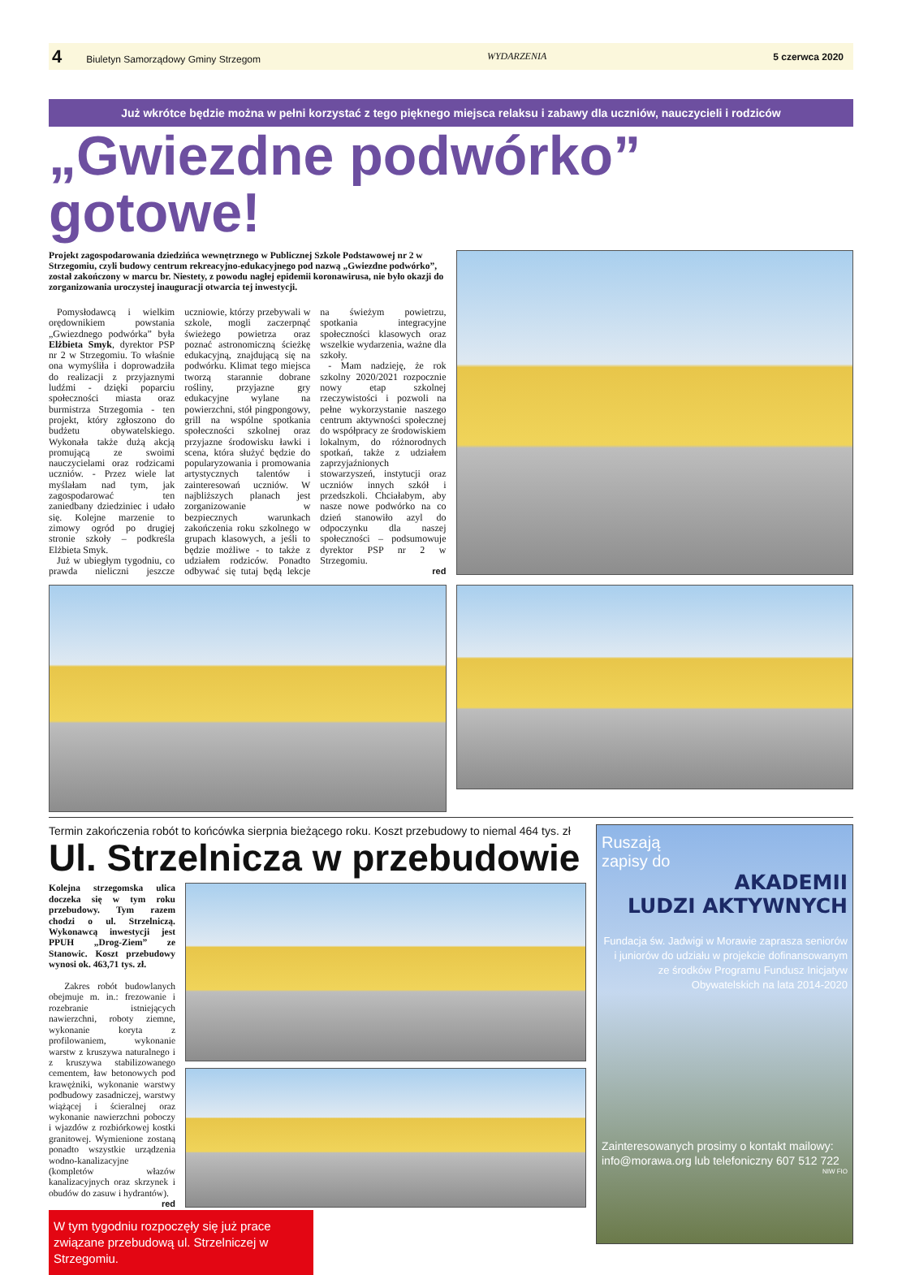4 Biuletyn Samorządowy Gminy Strzegom WYDARZENIA 5 czerwca 2020
Już wkrótce będzie można w pełni korzystać z tego pięknego miejsca relaksu i zabawy dla uczniów, nauczycieli i rodziców
„Gwiezdne podwórko” gotowe!
Projekt zagospodarowania dziedzińca wewnętrznego w Publicznej Szkole Podstawowej nr 2 w Strzegomiu, czyli budowy centrum rekreacyjno-edukacyjnego pod nazwą „Gwiezdne podwórko”, został zakończony w marcu br. Niestety, z powodu nagłej epidemii koronawirusa, nie było okazji do zorganizowania uroczystej inauguracji otwarcia tej inwestycji.
Pomysłodawcą i wielkim orędownikiem powstania „Gwiezdnego podwórka” była Elżbieta Smyk, dyrektor PSP nr 2 w Strzegomiu. To właśnie ona wymyśliła i doprowadziła do realizacji z przyjaznymi ludźmi - dzięki poparciu społeczności miasta oraz burmistrza Strzegomia - ten projekt, który zgłoszono do budżetu obywatelskiego. Wykonała także dużą akcją promującą ze swoimi nauczycielami oraz rodzicami uczniów. - Przez wiele lat myślałam nad tym, jak zagospodarować ten zaniedbany dziedziniec i udało się. Kolejne marzenie to zimowy ogród po drugiej stronie szkoły – podkreśla Elżbieta Smyk.
Już w ubiegłym tygodniu, co prawda nieliczni jeszcze uczniowie, którzy przebywali w szkole, mogli zaczerpnąć świeżego powietrza oraz poznać astronomiczną ścieżkę edukacyjną, znajdującą się na podwórku. Klimat tego miejsca tworzą starannie dobrane rośliny, przyjazne gry edukacyjne wylane na powierzchni, stół pingpongowy, grill na wspólne spotkania społeczności szkolnej oraz przyjazne środowisku ławki i scena, która służyć będzie do popularyzowania i promowania artystycznych talentów i zainteresowań uczniów. W najbliższych planach jest zorganizowanie w bezpiecznych warunkach zakończenia roku szkolnego w grupach klasowych, a jeśli to będzie możliwe - to także z udziałem rodziców. Ponadto odbywać się tutaj będą lekcje na świeżym powietrzu, spotkania integracyjne społeczności klasowych oraz wszelkie wydarzenia, ważne dla szkoły.
- Mam nadzieję, że rok szkolny 2020/2021 rozpocznie nowy etap szkolnej rzeczywistości i pozwoli na pełne wykorzystanie naszego centrum aktywności społecznej do współpracy ze środowiskiem lokalnym, do różnorodnych spotkań, także z udziałem zaprzyjaźnionych stowarzyszeń, instytucji oraz uczniów innych szkół i przedszkoli. Chciałabym, aby nasze nowe podwórko na co dzień stanowiło azyl do odpoczynku dla naszej społeczności – podsumowuje dyrektor PSP nr 2 w Strzegomiu.
red
Termin zakończenia robót to końcówka sierpnia bieżącego roku. Koszt przebudowy to niemal 464 tys. zł
Ul. Strzelnicza w przebudowie
Kolejna strzegomska ulica doczeka się w tym roku przebudowy. Tym razem chodzi o ul. Strzelniczą. Wykonawcą inwestycji jest PPUH „Drog-Ziem” ze Stanowic. Koszt przebudowy wynosi ok. 463,71 tys. zł.
Zakres robót budowlanych obejmuje m. in.: frezowanie i rozebranie istniejących nawierzchni, roboty ziemne, wykonanie koryta z profilowaniem, wykonanie warstw z kruszywa naturalnego i z kruszywa stabilizowanego cementem, ław betonowych pod krawężniki, wykonanie warstwy podbudowy zasadniczej, warstwy wiążącej i ścieralnej oraz wykonanie nawierzchni poboczy i wjazdów z rozbiórkowej kostki granitowej. Wymienione zostaną ponadto wszystkie urządzenia wodno-kanalizacyjne (kompletów włazów kanalizacyjnych oraz skrzynek i obudów do zasuw i hydrantów).
red
W tym tygodniu rozpoczęły się już prace związane przebudową ul. Strzelniczej w Strzegomiu.
Ruszają
zapisy do
AKADEMII
LUDZI AKTYWNYCH
Fundacja św. Jadwigi w Morawie zaprasza seniorów i juniorów do udziału w projekcie dofinansowanym ze środków Programu Fundusz Inicjatyw Obywatelskich na lata 2014-2020
Zainteresowanych prosimy o kontakt mailowy: info@morawa.org lub telefoniczny 607 512 722
NIW FIO